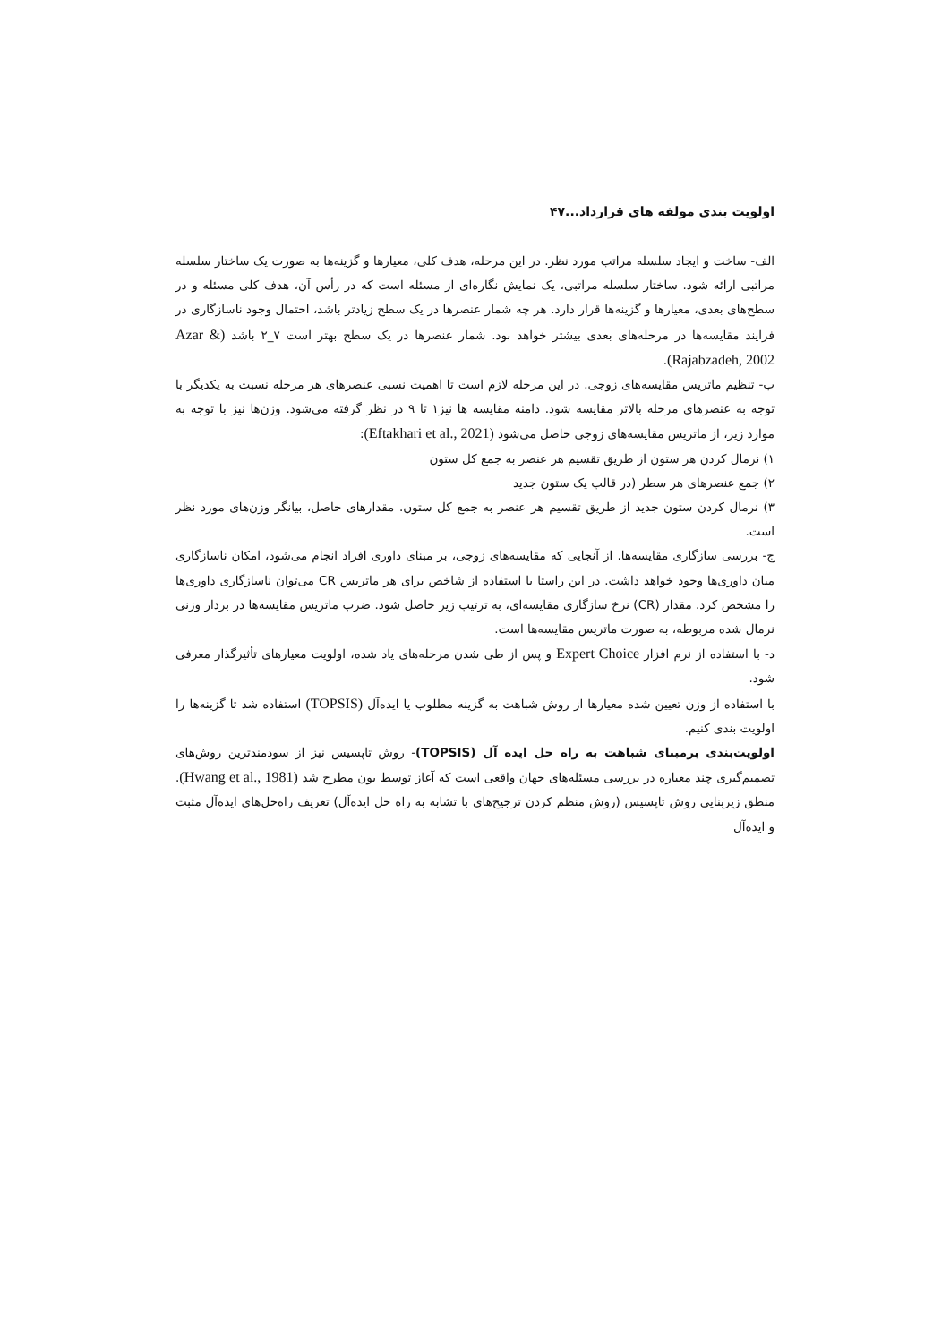اولویت بندی مولفه های قرارداد...۴۷
الف- ساخت و ایجاد سلسله مراتب مورد نظر. در این مرحله، هدف کلی، معیارها و گزینه‌ها به صورت یک ساختار سلسله مراتبی ارائه شود. ساختار سلسله مراتبی، یک نمایش نگاره‌ای از مسئله است که در رأس آن، هدف کلی مسئله و در سطح‌های بعدی، معیارها و گزینه‌ها قرار دارد. هر چه شمار عنصرها در یک سطح زیادتر باشد، احتمال وجود ناسازگاری در فرایند مقایسه‌ها در مرحله‌های بعدی بیشتر خواهد بود. شمار عنصرها در یک سطح بهتر است ۷_۲ باشد (Azar & Rajabzadeh, 2002).
ب- تنظیم ماتریس مقایسه‌های زوجی. در این مرحله لازم است تا اهمیت نسبی عنصرهای هر مرحله نسبت به یکدیگر با توجه به عنصرهای مرحله بالاتر مقایسه شود. دامنه مقایسه ها نیز۱ تا ۹ در نظر گرفته می‌شود. وزن‌ها نیز با توجه به موارد زیر، از ماتریس مقایسه‌های زوجی حاصل می‌شود (Eftakhari et al., 2021):
۱) نرمال کردن هر ستون از طریق تقسیم هر عنصر به جمع کل ستون
۲) جمع عنصرهای هر سطر (در قالب یک ستون جدید
۳) نرمال کردن ستون جدید از طریق تقسیم هر عنصر به جمع کل ستون. مقدارهای حاصل، بیانگر وزن‌های مورد نظر است.
ج- بررسی سازگاری مقایسه‌ها. از آنجایی که مقایسه‌های زوجی، بر مبنای داوری افراد انجام می‌شود، امکان ناسازگاری میان داوری‌ها وجود خواهد داشت. در این راستا با استفاده از شاخص برای هر ماتریس CR می‌توان ناسازگاری داوری‌ها را مشخص کرد. مقدار (CR) نرخ سازگاری مقایسه‌ای، به ترتیب زیر حاصل شود. ضرب ماتریس مقایسه‌ها در بردار وزنی نرمال شده مربوطه، به صورت ماتریس مقایسه‌ها است.
د- با استفاده از نرم افزار Expert Choice و پس از طی شدن مرحله‌های یاد شده، اولویت معیارهای تأثیرگذار معرفی شود.
با استفاده از وزن تعیین شده معیارها از روش شباهت به گزینه مطلوب یا ایده‌آل (TOPSIS) استفاده شد تا گزینه‌ها را اولویت بندی کنیم.
اولویت‌بندی برمبنای شباهت به راه حل ایده آل (TOPSIS)- روش تاپسیس نیز از سودمندترین روش‌های تصمیم‌گیری چند معیاره در بررسی مسئله‌های جهان واقعی است که آغاز توسط یون مطرح شد (Hwang et al., 1981). منطق زیربنایی روش تاپسیس (روش منظم کردن ترجیح‌های با تشابه به راه حل ایده‌آل) تعریف راه‌حل‌های ایده‌آل مثبت و ایده‌آل